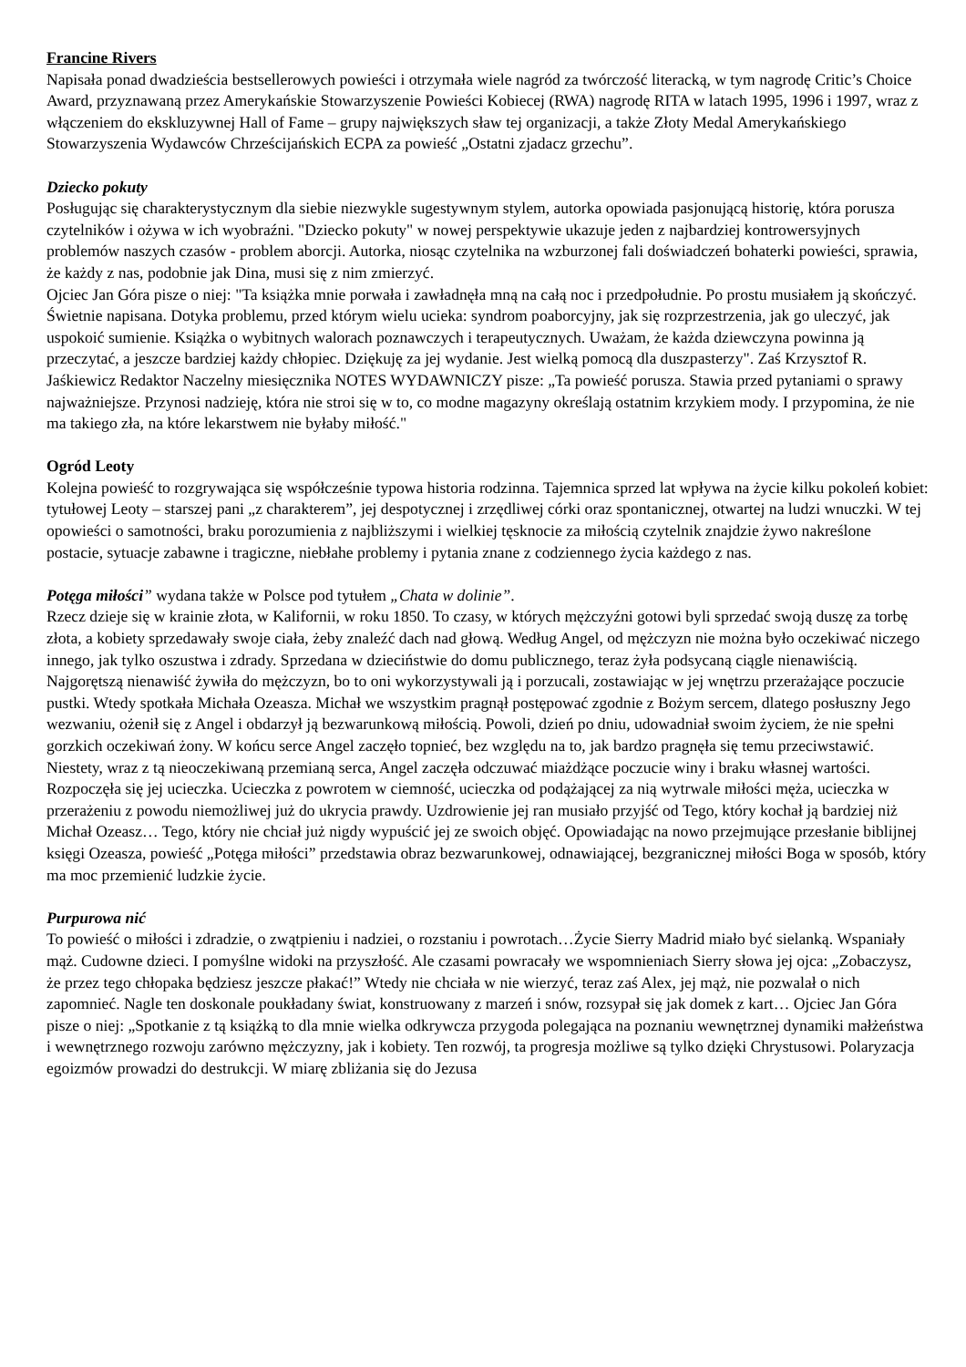Francine Rivers
Napisała ponad dwadzieścia bestsellerowych powieści i otrzymała wiele nagród za twórczość literacką, w tym nagrodę Critic’s Choice Award, przyznawaną przez Amerykańskie Stowarzyszenie Powieści Kobiecej (RWA) nagrodę RITA w latach 1995, 1996 i 1997, wraz z włączeniem do ekskluzywnej Hall of Fame – grupy największych sław tej organizacji, a także Złoty Medal Amerykańskiego Stowarzyszenia Wydawców Chrześcijańskich ECPA za powieść „Ostatni zjadacz grzechu”.
Dziecko pokuty
Posługując się charakterystycznym dla siebie niezwykle sugestywnym stylem, autorka opowiada pasjonującą historię, która porusza czytelników i ożywa w ich wyobraźni. "Dziecko pokuty" w nowej perspektywie ukazuje jeden z najbardziej kontrowersyjnych problemów naszych czasów - problem aborcji. Autorka, niosąc czytelnika na wzburzonej fali doświadczeń bohaterki powieści, sprawia, że każdy z nas, podobnie jak Dina, musi się z nim zmierzyć.
Ojciec Jan Góra pisze o niej: "Ta książka mnie porwała i zawładnęła mną na całą noc i przedpołudnie. Po prostu musiałem ją skończyć. Świetnie napisana. Dotyka problemu, przed którym wielu ucieka: syndrom poaborcyjny, jak się rozprzestrzenia, jak go uleczyć, jak uspokoić sumienie. Książka o wybitnych walorach poznawczych i terapeutycznych. Uważam, że każda dziewczyna powinna ją przeczytać, a jeszcze bardziej każdy chłopiec. Dziękuję za jej wydanie. Jest wielką pomocą dla duszpasterzy". Zaś Krzysztof R. Jaśkiewicz Redaktor Naczelny miesięcznika NOTES WYDAWNICZY pisze: „Ta powieść porusza. Stawia przed pytaniami o sprawy najważniejsze. Przynosi nadzieję, która nie stroi się w to, co modne magazyny określają ostatnim krzykiem mody. I przypomina, że nie ma takiego zła, na które lekarstwem nie byłaby miłość."
Ogród Leoty
Kolejna powieść to rozgrywająca się współcześnie typowa historia rodzinna. Tajemnica sprzed lat wpływa na życie kilku pokoleń kobiet: tytułowej Leoty – starszej pani „z charakterem”, jej despotycznej i zrzędliwej córki oraz spontanicznej, otwartej na ludzi wnuczki. W tej opowieści o samotności, braku porozumienia z najbliższymi i wielkiej tęsknocie za miłością czytelnik znajdzie żywo nakreślone postacie, sytuacje zabawne i tragiczne, niebłahe problemy i pytania znane z codziennego życia każdego z nas.
Potęga miłości” wydana także w Polsce pod tytułem „Chata w dolinie”.
Rzecz dzieje się w krainie złota, w Kalifornii, w roku 1850. To czasy, w których mężczyźni gotowi byli sprzedać swoją duszę za torbę złota, a kobiety sprzedawały swoje ciała, żeby znaleźć dach nad głową. Według Angel, od mężczyzn nie można było oczekiwać niczego innego, jak tylko oszustwa i zdrady. Sprzedana w dzieciństwie do domu publicznego, teraz żyła podsycaną ciągle nienawiścią. Najgorętszą nienawiść żywiła do mężczyzn, bo to oni wykorzystywali ją i porzucali, zostawiając w jej wnętrzu przerażające poczucie pustki. Wtedy spotkała Michała Ozeasza. Michał we wszystkim pragnął postępować zgodnie z Bożym sercem, dlatego posłuszny Jego wezwaniu, ożenił się z Angel i obdarzył ją bezwarunkową miłością. Powoli, dzień po dniu, udowadniał swoim życiem, że nie spełni gorzkich oczekiwań żony. W końcu serce Angel zaczęło topnieć, bez względu na to, jak bardzo pragnęła się temu przeciwstawić. Niestety, wraz z tą nieoczekiwaną przemianą serca, Angel zaczęła odczuwać miażdżące poczucie winy i braku własnej wartości. Rozpoczęła się jej ucieczka. Ucieczka z powrotem w ciemność, ucieczka od podążającej za nią wytrwale miłości męża, ucieczka w przerażeniu z powodu niemożliwej już do ukrycia prawdy. Uzdrowienie jej ran musiało przyjść od Tego, który kochał ją bardziej niż Michał Ozeasz… Tego, który nie chciał już nigdy wypuścić jej ze swoich objęć. Opowiadając na nowo przejmujące przesłanie biblijnej księgi Ozeasza, powieść „Potęga miłości” przedstawia obraz bezwarunkowej, odnawiającej, bezgranicznej miłości Boga w sposób, który ma moc przemienić ludzkie życie.
Purpurowa nić
To powieść o miłości i zdradzie, o zwątpieniu i nadziei, o rozstaniu i powrotach…Życie Sierry Madrid miało być sielanką. Wspaniały mąż. Cudowne dzieci. I pomyślne widoki na przyszłość. Ale czasami powracały we wspomnieniach Sierry słowa jej ojca: „Zobaczysz, że przez tego chłopaka będziesz jeszcze płakać!” Wtedy nie chciała w nie wierzyć, teraz zaś Alex, jej mąż, nie pozwalał o nich zapomnieć. Nagle ten doskonale poukładany świat, konstruowany z marzeń i snów, rozsypał się jak domek z kart… Ojciec Jan Góra pisze o niej: „Spotkanie z tą książką to dla mnie wielka odkrywcza przygoda polegająca na poznaniu wewnętrznej dynamiki małżeństwa i wewnętrznego rozwoju zarówno mężczyzny, jak i kobiety. Ten rozwój, ta progresja możliwe są tylko dzięki Chrystusowi. Polaryzacja egoizmów prowadzi do destrukcji. W miarę zbliżania się do Jezusa